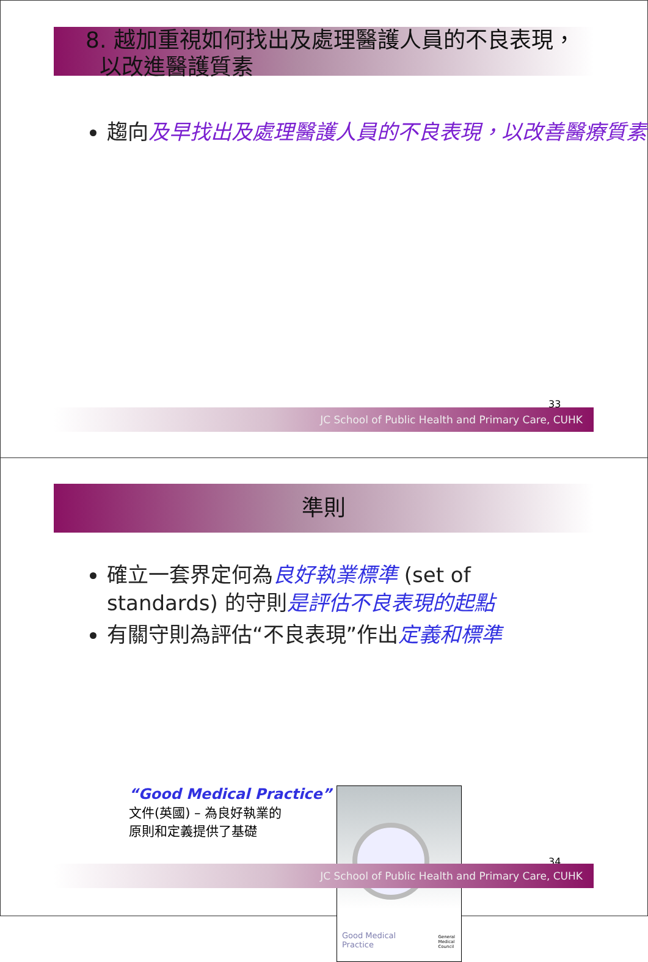8. 越加重視如何找出及處理醫護人員的不良表現，
以改進醫護質素
趨向及早找出及處理醫護人員的不良表現，以改善醫療質素
33
JC School of Public Health and Primary Care, CUHK
準則
確立一套界定何為良好執業標準 (set of standards) 的守則是評估不良表現的起點
有關守則為評估“不良表現”作出定義和標準
“Good Medical Practice”
文件(英國) – 為良好執業的
原則和定義提供了基礎
Good Medical
Practice
General
Medical
Council
34
JC School of Public Health and Primary Care, CUHK